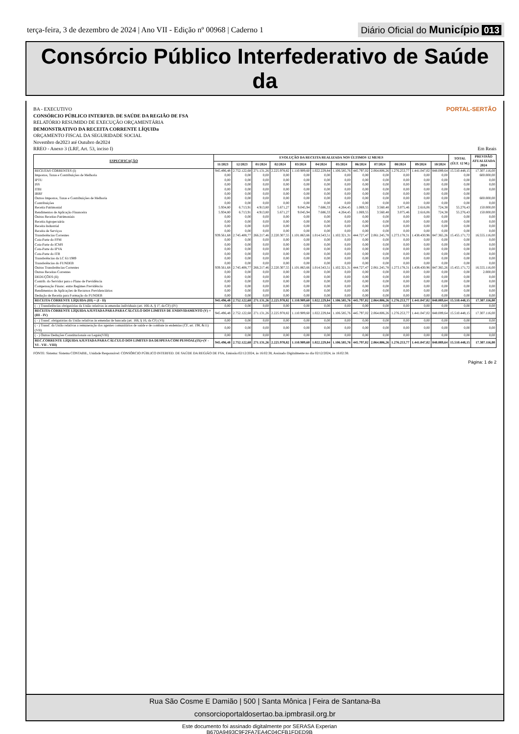terça-feira, 3 de dezembro de 2024 | Ano VII - Edição nº 00968 | Caderno 1
Diário Oficial do Município 013
Consórcio Público Interfederativo de Saúde da
PORTAL-SERTÃO
BA - EXECUTIVO
CONSÓRCIO PÚBLICO INTERFED. DE SAÚDE DA REGIÃO DE FSA
RELATÓRIO RESUMIDO DE EXECUÇÃO ORÇAMENTÁRIA
DEMONSTRATIVO DA RECEITA CORRENTE LÍQUIDa
ORÇAMENTO FISCAL DA SEGURIDADE SOCIAL
Novembro de2023 até Outubro de2024
RREO - Anexo 3 (LRF, Art. 53, inciso I) Em Reais
| ESPECIFICAÇÃO | EVOLUÇÃO DA RECEITA REALIZADA NOS ÚLTIMOS 12 MESES | | | | | | | | | | | | TOTAL (ÚLT. 12 M.) | PREVISÃO ATUALIZADA 2024 |
| --- | --- | --- | --- | --- | --- | --- | --- | --- | --- | --- | --- | --- | --- | --- |
| | 11/2023 | 12/2023 | 01/2024 | 02/2024 | 03/2024 | 04/2024 | 05/2024 | 06/2024 | 07/2024 | 08/2024 | 09/2024 | 10/2024 | | |
| RECEITAS CORRENTES (I) | 945.496,48 | 2.752.122,68 | 271.131,26 | 2.225.978,82 | 1.110.909,60 | 1.022.229,84 | 1.106.585,76 | 445.797,02 | 2.064.806,26 | 1.276.253,77 | 1.441.047,02 | 848.089,64 | 15.510.448,15 | 17.307.116,00 |
| Impostos, Taxas e Contribuições de Melhoria | 0,00 | 0,00 | 0,00 | 0,00 | 0,00 | 0,00 | 0,00 | 0,00 | 0,00 | 0,00 | 0,00 | 0,00 | 0,00 | 600.000,00 |
| IPTU | 0,00 | 0,00 | 0,00 | 0,00 | 0,00 | 0,00 | 0,00 | 0,00 | 0,00 | 0,00 | 0,00 | 0,00 | 0,00 | 0,00 |
| ISS | 0,00 | 0,00 | 0,00 | 0,00 | 0,00 | 0,00 | 0,00 | 0,00 | 0,00 | 0,00 | 0,00 | 0,00 | 0,00 | 0,00 |
| ITBI | 0,00 | 0,00 | 0,00 | 0,00 | 0,00 | 0,00 | 0,00 | 0,00 | 0,00 | 0,00 | 0,00 | 0,00 | 0,00 | 0,00 |
| IRRF | 0,00 | 0,00 | 0,00 | 0,00 | 0,00 | 0,00 | 0,00 | 0,00 | 0,00 | 0,00 | 0,00 | 0,00 | 0,00 | |
| Outros Impostos, Taxas e Contribuições de Melhoria | 0,00 | 0,00 | 0,00 | 0,00 | 0,00 | 0,00 | 0,00 | 0,00 | 0,00 | 0,00 | 0,00 | 0,00 | 0,00 | 600.000,00 |
| Contribuições | 0,00 | 0,00 | 0,00 | 0,00 | 0,00 | 0,00 | 0,00 | 0,00 | 0,00 | 0,00 | 0,00 | 0,00 | 0,00 | 0,00 |
| Receita Patrimonial | 5.934,80 | 6.713,91 | 4.913,80 | 5.671,27 | 9.045,94 | 7.686,33 | 4.264,45 | 1.069,55 | 3.560,48 | 3.075,46 | 2.616,06 | 724,38 | 55.276,43 | 150.000,00 |
| Rendimentos de Aplicação Financeira | 5.934,80 | 6.713,91 | 4.913,80 | 5.671,27 | 9.045,94 | 7.686,33 | 4.264,45 | 1.069,55 | 3.560,48 | 3.075,46 | 2.616,06 | 724,38 | 55.276,43 | 150.000,00 |
| Outras Receitas Patrimoniais | 0,00 | 0,00 | 0,00 | 0,00 | 0,00 | 0,00 | 0,00 | 0,00 | 0,00 | 0,00 | 0,00 | 0,00 | 0,00 | 0,00 |
| Receita Agropecuária | 0,00 | 0,00 | 0,00 | 0,00 | 0,00 | 0,00 | 0,00 | 0,00 | 0,00 | 0,00 | 0,00 | 0,00 | 0,00 | 0,00 |
| Receita Industrial | 0,00 | 0,00 | 0,00 | 0,00 | 0,00 | 0,00 | 0,00 | 0,00 | 0,00 | 0,00 | 0,00 | 0,00 | 0,00 | 0,00 |
| Receita de Serviços | 0,00 | 0,00 | 0,00 | 0,00 | 0,00 | 0,00 | 0,00 | 0,00 | 0,00 | 0,00 | 0,00 | 0,00 | 0,00 | 0,00 |
| Transferências Correntes | 939.561,68 | 2.745.408,77 | 266.217,46 | 2.220.307,55 | 1.101.863,66 | 1.014.543,51 | 1.102.321,31 | 444.727,47 | 2.061.245,78 | 1.273.178,31 | 1.438.430,96 | 847.365,26 | 15.455.171,72 | 16.555.116,00 |
| Cota-Parte do FPM | 0,00 | 0,00 | 0,00 | 0,00 | 0,00 | 0,00 | 0,00 | 0,00 | 0,00 | 0,00 | 0,00 | 0,00 | 0,00 | 0,00 |
| Cota-Parte do ICMS | 0,00 | 0,00 | 0,00 | 0,00 | 0,00 | 0,00 | 0,00 | 0,00 | 0,00 | 0,00 | 0,00 | 0,00 | 0,00 | 0,00 |
| Cota-Parte do IPVA | 0,00 | 0,00 | 0,00 | 0,00 | 0,00 | 0,00 | 0,00 | 0,00 | 0,00 | 0,00 | 0,00 | 0,00 | 0,00 | 0,00 |
| Cota-Parte do ITR | 0,00 | 0,00 | 0,00 | 0,00 | 0,00 | 0,00 | 0,00 | 0,00 | 0,00 | 0,00 | 0,00 | 0,00 | 0,00 | 0,00 |
| Transferências da LC 61/1989 | 0,00 | 0,00 | 0,00 | 0,00 | 0,00 | 0,00 | 0,00 | 0,00 | 0,00 | 0,00 | 0,00 | 0,00 | 0,00 | 0,00 |
| Transferências do FUNDEB | 0,00 | 0,00 | 0,00 | 0,00 | 0,00 | 0,00 | 0,00 | 0,00 | 0,00 | 0,00 | 0,00 | 0,00 | 0,00 | 0,00 |
| Outras Transferências Correntes | 939.561,68 | 2.745.408,77 | 266.217,46 | 2.220.307,55 | 1.101.863,66 | 1.014.543,51 | 1.102.321,31 | 444.727,47 | 2.061.245,78 | 1.273.178,31 | 1.438.430,96 | 847.365,26 | 15.455.171,72 | 16.555.116,00 |
| Outras Receitas Correntes | 0,00 | 0,00 | 0,00 | 0,00 | 0,00 | 0,00 | 0,00 | 0,00 | 0,00 | 0,00 | 0,00 | 0,00 | 0,00 | 2.000,00 |
| DEDUÇÕES (II) | 0,00 | 0,00 | 0,00 | 0,00 | 0,00 | 0,00 | 0,00 | 0,00 | 0,00 | 0,00 | 0,00 | 0,00 | 0,00 | 0,00 |
| Contrib. do Servidor para o Plano de Previdência | 0,00 | 0,00 | 0,00 | 0,00 | 0,00 | 0,00 | 0,00 | 0,00 | 0,00 | 0,00 | 0,00 | 0,00 | 0,00 | 0,00 |
| Compensação Financ. entre Regimes Previdência | 0,00 | 0,00 | 0,00 | 0,00 | 0,00 | 0,00 | 0,00 | 0,00 | 0,00 | 0,00 | 0,00 | 0,00 | 0,00 | 0,00 |
| Rendimentos de Aplicações de Recursos Previdenciários | 0,00 | 0,00 | 0,00 | 0,00 | 0,00 | 0,00 | 0,00 | 0,00 | 0,00 | 0,00 | 0,00 | 0,00 | 0,00 | 0,00 |
| Dedução de Receita para Formação do FUNDEB | 0,00 | 0,00 | 0,00 | 0,00 | 0,00 | 0,00 | 0,00 | 0,00 | 0,00 | 0,00 | 0,00 | 0,00 | 0,00 | 0,00 |
| RECEITA CORRENTE LÍQUIDA (III) = (I - II) | 945.496,48 | 2.752.122,68 | 271.131,26 | 2.225.978,82 | 1.110.909,60 | 1.022.229,84 | 1.106.585,76 | 445.797,02 | 2.064.806,26 | 1.276.253,77 | 1.441.047,02 | 848.089,64 | 15.510.448,15 | 17.307.116,00 |
| ( - ) Transferências obrigatórias da União relativas às emendas individuais (art. 166-A, § 1º, da CF) (IV) | 0,00 | 0,00 | 0,00 | 0,00 | 0,00 | 0,00 | 0,00 | 0,00 | 0,00 | 0,00 | 0,00 | 0,00 | 0,00 | 0,00 |
| RECEITA CORRENTE LÍQUIDA AJUSTADA PARA PARA CÁLCULO DOS LIMITES DE ENDIVIDAMENTO (V) = (III - IV) | 945.496,48 | 2.752.122,68 | 271.131,26 | 2.225.978,82 | 1.110.909,60 | 1.022.229,84 | 1.106.585,76 | 445.797,02 | 2.064.806,26 | 1.276.253,77 | 1.441.047,02 | 848.089,64 | 15.510.448,15 | 17.307.116,00 |
| ( - ) Transf. obrigatórias da União relativas às emendas de bancada (art. 166, § 16, da CF) (VI) | 0,00 | 0,00 | 0,00 | 0,00 | 0,00 | 0,00 | 0,00 | 0,00 | 0,00 | 0,00 | 0,00 | 0,00 | 0,00 | 0,00 |
| ( - ) Transf. da União relativas a remuneração dos agentes comunitários de saúde e de combate às endemias (CF, art. 198, &11)(VII) | 0,00 | 0,00 | 0,00 | 0,00 | 0,00 | 0,00 | 0,00 | 0,00 | 0,00 | 0,00 | 0,00 | 0,00 | 0,00 | 0,00 |
| ( - ) Outras Deduções Constitucionais ou Legais(VIII) | 0,00 | 0,00 | 0,00 | 0,00 | 0,00 | 0,00 | 0,00 | 0,00 | 0,00 | 0,00 | 0,00 | 0,00 | 0,00 | 0,00 |
| REC.CORRENTE LÍQUIDA AJUSTADA PARA CÁLCULO DOS LIMITES DA DESPESA COM PESSOAL(IX)=(V - VI - VII - VIII) | 945.496,48 | 2.752.122,68 | 271.131,26 | 2.225.978,82 | 1.110.909,60 | 1.022.229,84 | 1.106.585,76 | 445.797,02 | 2.064.806,26 | 1.276.253,77 | 1.441.047,02 | 848.089,64 | 15.510.448,15 | 17.307.116,00 |
FONTE: Sistema: Sistema CONTABIL, Unidade Responsável: CONSÓRCIO PÚBLICO INTERFED. DE SAÚDE DA REGIÃO DE FSA, Emissão:02/12/2024, às 16:02:38, Assinado Digitalmente no dia 02/12/2024, às 16:02:38.
Página: 1 de 2
Rua São Cosme E Damião | 500 | Santa Mônica | Feira de Santana-Ba
consorcioportaldosertao.ba.ipmbrasil.org.br
Este documento foi assinado digitalmente por SERASA Experian
B670A9493C9F2FA7EA4C04CFB1FDED9B